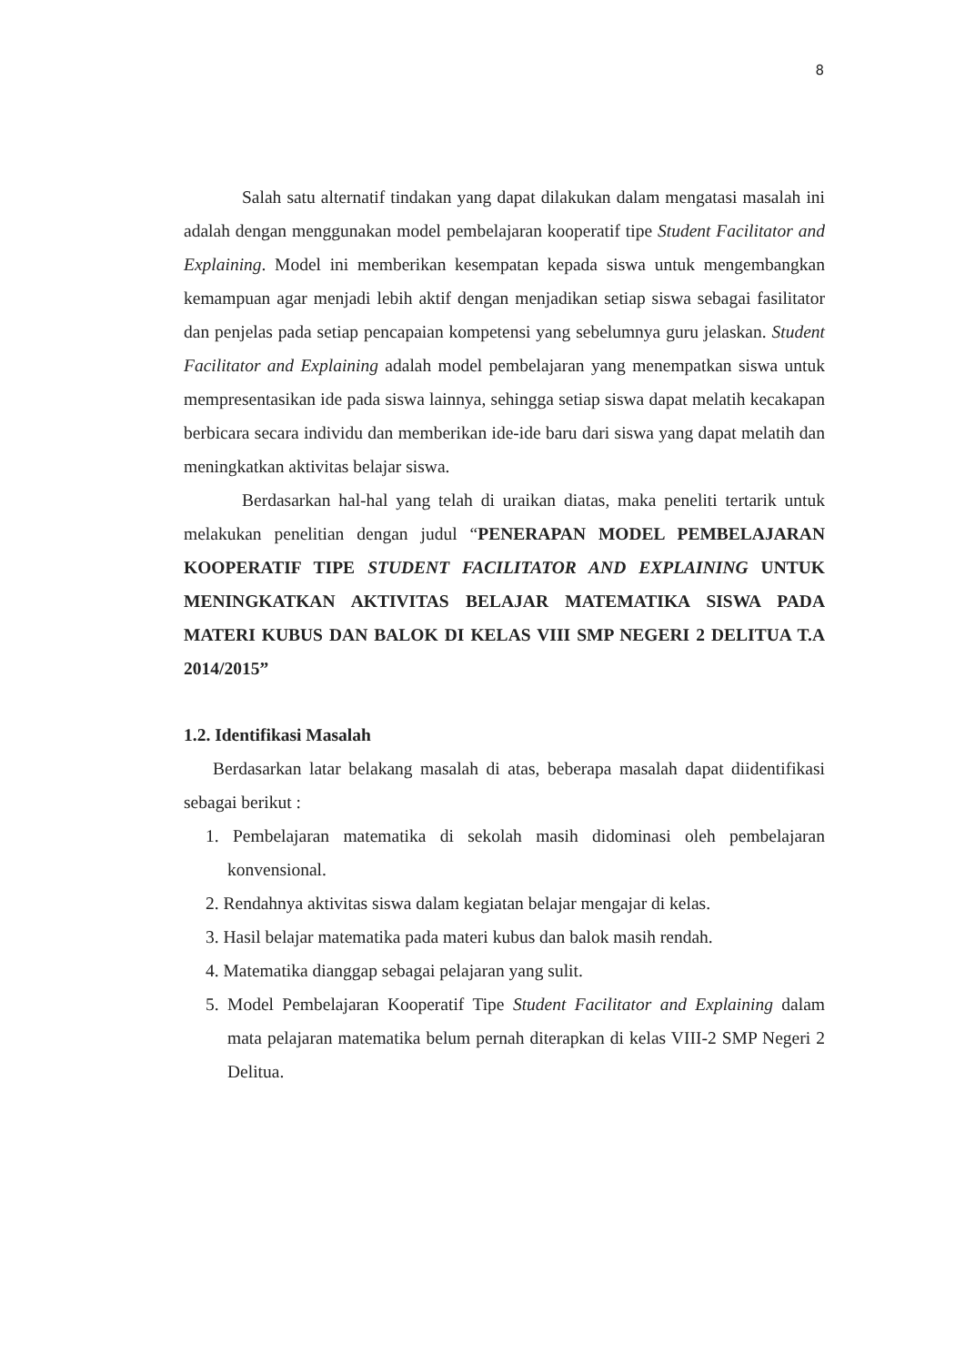8
Salah satu alternatif tindakan yang dapat dilakukan dalam mengatasi masalah ini adalah dengan menggunakan model pembelajaran kooperatif tipe Student Facilitator and Explaining. Model ini memberikan kesempatan kepada siswa untuk mengembangkan kemampuan agar menjadi lebih aktif dengan menjadikan setiap siswa sebagai fasilitator dan penjelas pada setiap pencapaian kompetensi yang sebelumnya guru jelaskan. Student Facilitator and Explaining adalah model pembelajaran yang menempatkan siswa untuk mempresentasikan ide pada siswa lainnya, sehingga setiap siswa dapat melatih kecakapan berbicara secara individu dan memberikan ide-ide baru dari siswa yang dapat melatih dan meningkatkan aktivitas belajar siswa.
Berdasarkan hal-hal yang telah di uraikan diatas, maka peneliti tertarik untuk melakukan penelitian dengan judul “PENERAPAN MODEL PEMBELAJARAN KOOPERATIF TIPE STUDENT FACILITATOR AND EXPLAINING UNTUK MENINGKATKAN AKTIVITAS BELAJAR MATEMATIKA SISWA PADA MATERI KUBUS DAN BALOK DI KELAS VIII SMP NEGERI 2 DELITUA T.A 2014/2015”
1.2. Identifikasi Masalah
Berdasarkan latar belakang masalah di atas, beberapa masalah dapat diidentifikasi sebagai berikut :
1. Pembelajaran matematika di sekolah masih didominasi oleh pembelajaran konvensional.
2. Rendahnya aktivitas siswa dalam kegiatan belajar mengajar di kelas.
3. Hasil belajar matematika pada materi kubus dan balok masih rendah.
4. Matematika dianggap sebagai pelajaran yang sulit.
5. Model Pembelajaran Kooperatif Tipe Student Facilitator and Explaining dalam mata pelajaran matematika belum pernah diterapkan di kelas VIII-2 SMP Negeri 2 Delitua.